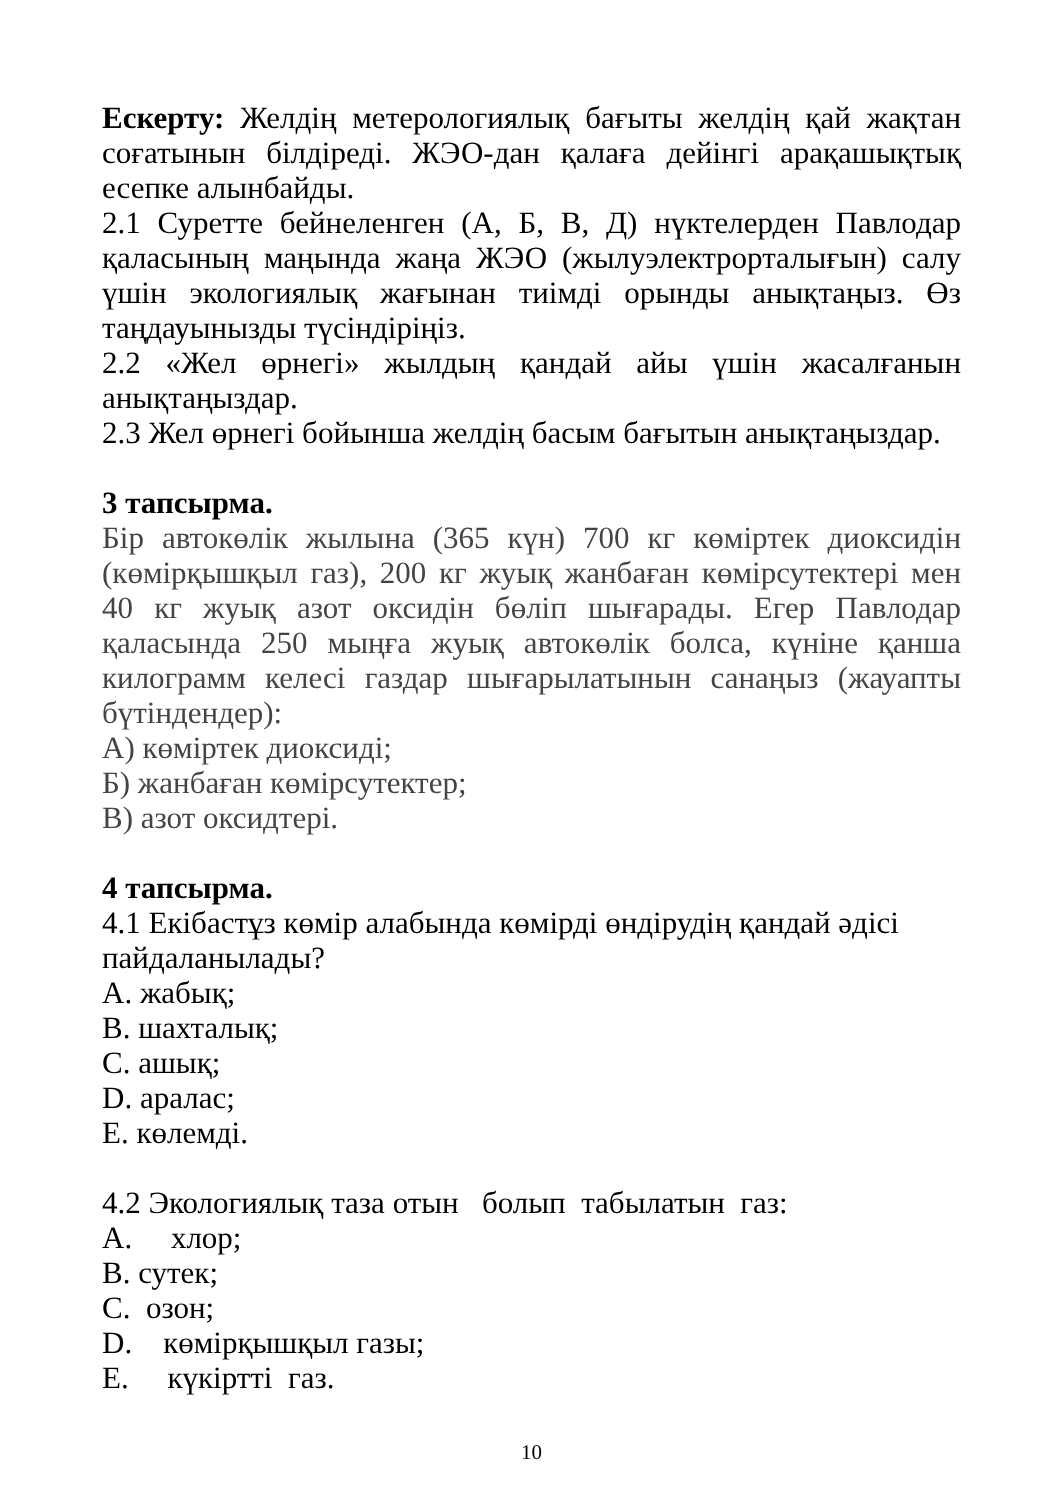Ескерту: Желдің метерологиялық бағыты желдің қай жақтан соғатынын білдіреді. ЖЭО-дан қалаға дейінгі арақашықтық есепке алынбайды.
2.1 Суретте бейнеленген (А, Б, В, Д) нүктелерден Павлодар қаласының маңында жаңа ЖЭО (жылуэлектрорталығын) салу үшін экологиялық жағынан тиімді орынды анықтаңыз. Өз таңдауынызды түсіндіріңіз.
2.2 «Жел өрнегі» жылдың қандай айы үшін жасалғанын анықтаңыздар.
2.3 Жел өрнегі бойынша желдің басым бағытын анықтаңыздар.
3 тапсырма.
Бір автокөлік жылына (365 күн) 700 кг көміртек диоксидін (көмірқышқыл газ), 200 кг жуық жанбаған көмірсутектері мен 40 кг жуық азот оксидін бөліп шығарады. Егер Павлодар қаласында 250 мыңға жуық автокөлік болса, күніне қанша килограмм келесі газдар шығарылатынын санаңыз (жауапты бүтіндендер):
А) көміртек диоксиді;
Б) жанбаған көмірсутектер;
В) азот оксидтері.
4 тапсырма.
4.1 Екібастұз көмір алабында көмірді өндірудің қандай әдісі пайдаланылады?
A. жабық;
B. шахталық;
C. ашық;
D. аралас;
E. көлемді.
4.2 Экологиялық таза отын болып табылатын газ:
A. хлор;
B. сутек;
C. озон;
D. көмірқышқыл газы;
E. күкіртті газ.
10